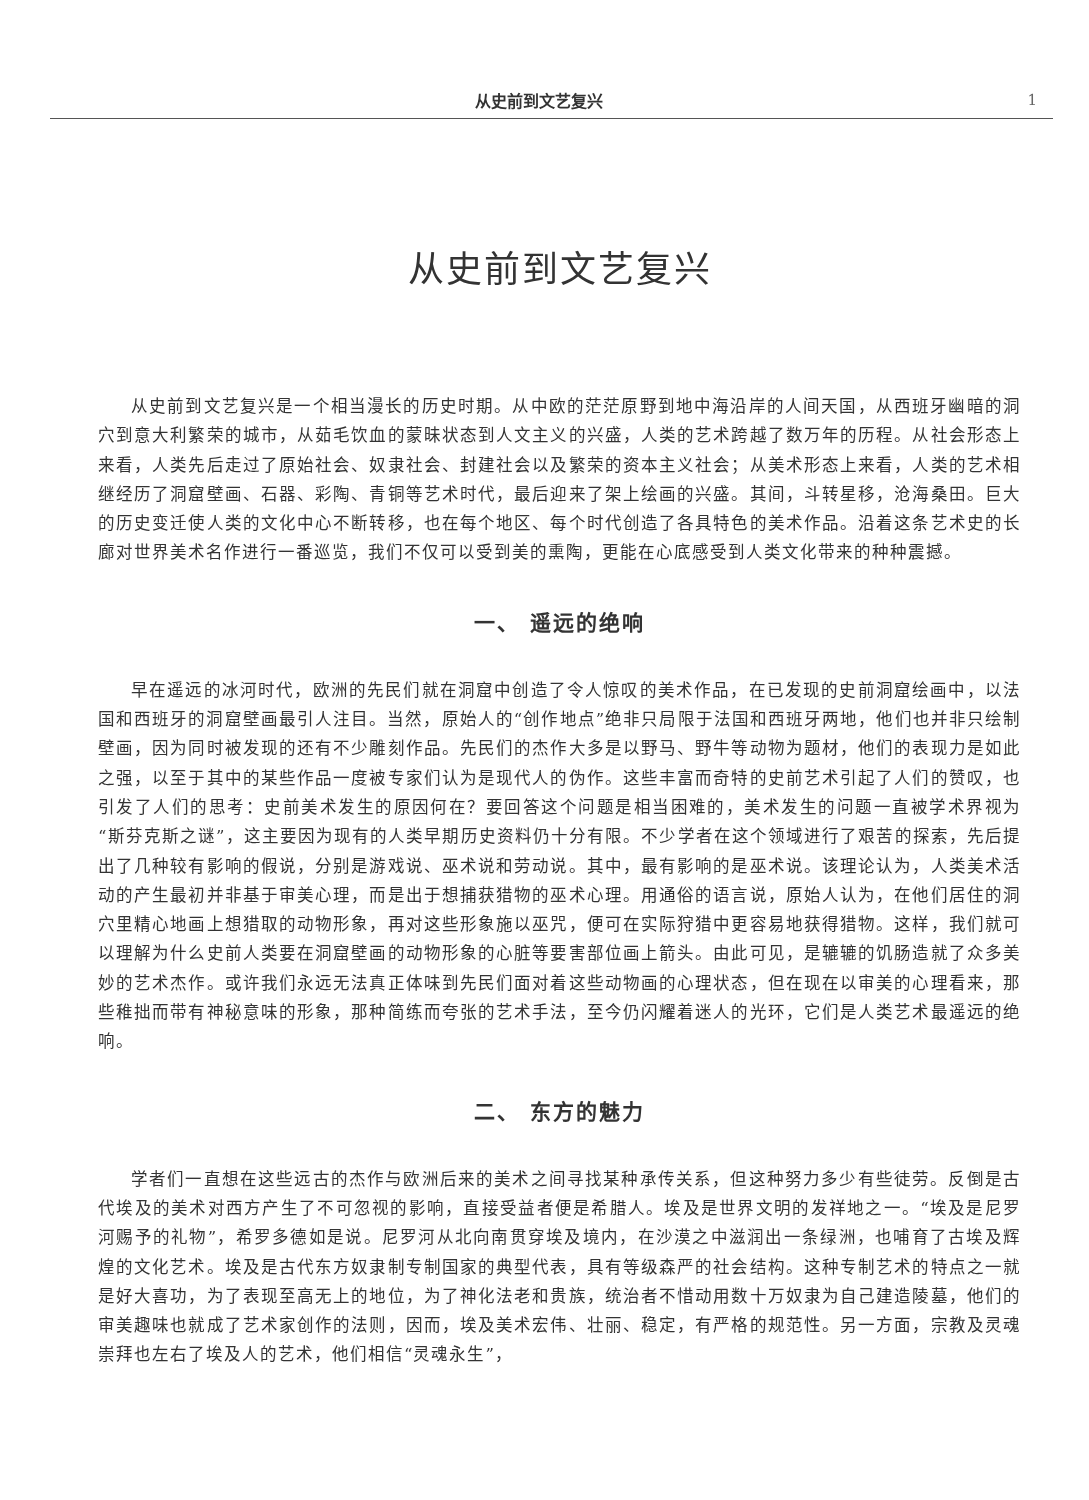从史前到文艺复兴 1
从史前到文艺复兴
从史前到文艺复兴是一个相当漫长的历史时期。从中欧的茫茫原野到地中海沿岸的人间天国，从西班牙幽暗的洞穴到意大利繁荣的城市，从茹毛饮血的蒙昧状态到人文主义的兴盛，人类的艺术跨越了数万年的历程。从社会形态上来看，人类先后走过了原始社会、奴隶社会、封建社会以及繁荣的资本主义社会；从美术形态上来看，人类的艺术相继经历了洞窟壁画、石器、彩陶、青铜等艺术时代，最后迎来了架上绘画的兴盛。其间，斗转星移，沧海桑田。巨大的历史变迁使人类的文化中心不断转移，也在每个地区、每个时代创造了各具特色的美术作品。沿着这条艺术史的长廊对世界美术名作进行一番巡览，我们不仅可以受到美的熏陶，更能在心底感受到人类文化带来的种种震撼。
一、 遥远的绝响
早在遥远的冰河时代，欧洲的先民们就在洞窟中创造了令人惊叹的美术作品，在已发现的史前洞窟绘画中，以法国和西班牙的洞窟壁画最引人注目。当然，原始人的“创作地点”绝非只局限于法国和西班牙两地，他们也并非只绘制壁画，因为同时被发现的还有不少雕刻作品。先民们的杰作大多是以野马、野牛等动物为题材，他们的表现力是如此之强，以至于其中的某些作品一度被专家们认为是现代人的伪作。这些丰富而奇特的史前艺术引起了人们的赞叹，也引发了人们的思考：史前美术发生的原因何在？要回答这个问题是相当困难的，美术发生的问题一直被学术界视为“斯芬克斯之谜”，这主要因为现有的人类早期历史资料仍十分有限。不少学者在这个领域进行了艰苦的探索，先后提出了几种较有影响的假说，分别是游戏说、巫术说和劳动说。其中，最有影响的是巫术说。该理论认为，人类美术活动的产生最初并非基于审美心理，而是出于想捕获猎物的巫术心理。用通俗的语言说，原始人认为，在他们居住的洞穴里精心地画上想猎取的动物形象，再对这些形象施以巫咒，便可在实际狩猎中更容易地获得猎物。这样，我们就可以理解为什么史前人类要在洞窟壁画的动物形象的心脏等要害部位画上箭头。由此可见，是辘辘的饥肠造就了众多美妙的艺术杰作。或许我们永远无法真正体味到先民们面对着这些动物画的心理状态，但在现在以审美的心理看来，那些稚拙而带有神秘意味的形象，那种简练而夸张的艺术手法，至今仍闪耀着迷人的光环，它们是人类艺术最遥远的绝响。
二、 东方的魅力
学者们一直想在这些远古的杰作与欧洲后来的美术之间寻找某种承传关系，但这种努力多少有些徒劳。反倒是古代埃及的美术对西方产生了不可忽视的影响，直接受益者便是希腊人。埃及是世界文明的发祥地之一。“埃及是尼罗河赐予的礼物”，希罗多德如是说。尼罗河从北向南贯穿埃及境内，在沙漠之中滋润出一条绿洲，也哺育了古埃及辉煌的文化艺术。埃及是古代东方奴隶制专制国家的典型代表，具有等级森严的社会结构。这种专制艺术的特点之一就是好大喜功，为了表现至高无上的地位，为了神化法老和贵族，统治者不惜动用数十万奴隶为自己建造陵墓，他们的审美趣味也就成了艺术家创作的法则，因而，埃及美术宏伟、壮丽、稳定，有严格的规范性。另一方面，宗教及灵魂崇拜也左右了埃及人的艺术，他们相信“灵魂永生”，